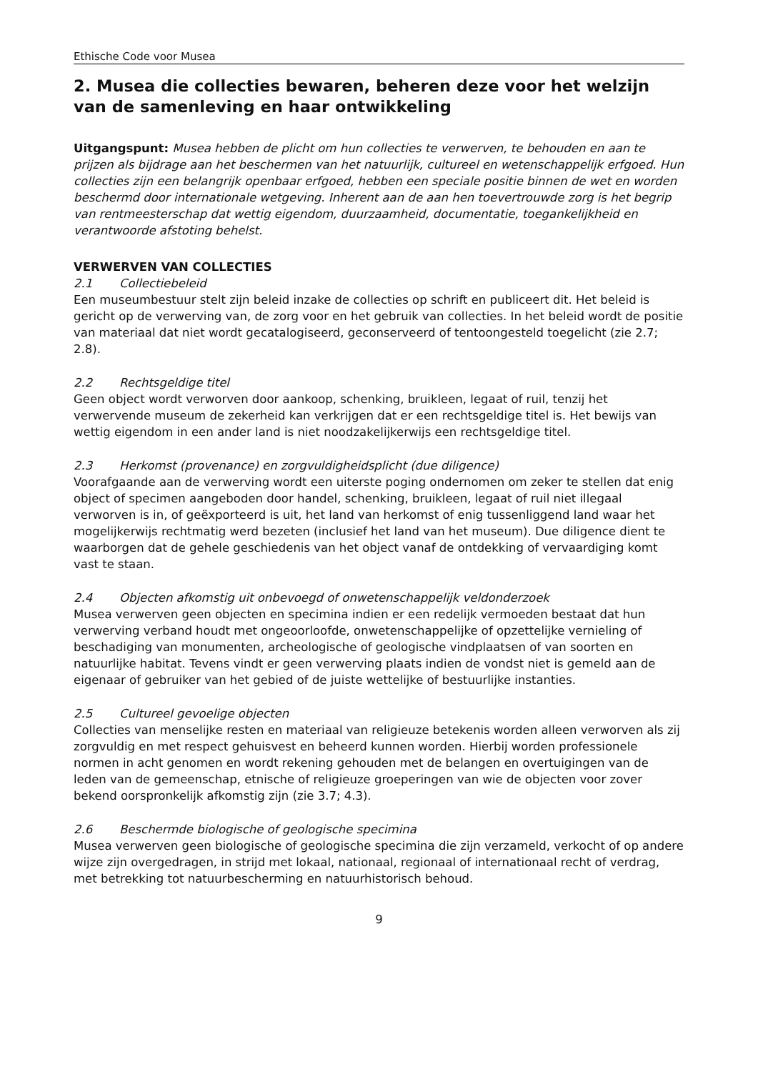Ethische Code voor Musea
2. Musea die collecties bewaren, beheren deze voor het welzijn van de samenleving en haar ontwikkeling
Uitgangspunt: Musea hebben de plicht om hun collecties te verwerven, te behouden en aan te prijzen als bijdrage aan het beschermen van het natuurlijk, cultureel en wetenschappelijk erfgoed. Hun collecties zijn een belangrijk openbaar erfgoed, hebben een speciale positie binnen de wet en worden beschermd door internationale wetgeving. Inherent aan de aan hen toevertrouwde zorg is het begrip van rentmeesterschap dat wettig eigendom, duurzaamheid, documentatie, toegankelijkheid en verantwoorde afstoting behelst.
VERWERVEN VAN COLLECTIES
2.1 Collectiebeleid
Een museumbestuur stelt zijn beleid inzake de collecties op schrift en publiceert dit. Het beleid is gericht op de verwerving van, de zorg voor en het gebruik van collecties. In het beleid wordt de positie van materiaal dat niet wordt gecatalogiseerd, geconserveerd of tentoongesteld toegelicht (zie 2.7; 2.8).
2.2 Rechtsgeldige titel
Geen object wordt verworven door aankoop, schenking, bruikleen, legaat of ruil, tenzij het verwervende museum de zekerheid kan verkrijgen dat er een rechtsgeldige titel is. Het bewijs van wettig eigendom in een ander land is niet noodzakelijkerwijs een rechtsgeldige titel.
2.3 Herkomst (provenance) en zorgvuldigheidsplicht (due diligence)
Voorafgaande aan de verwerving wordt een uiterste poging ondernomen om zeker te stellen dat enig object of specimen aangeboden door handel, schenking, bruikleen, legaat of ruil niet illegaal verworven is in, of geëxporteerd is uit, het land van herkomst of enig tussenliggend land waar het mogelijkerwijs rechtmatig werd bezeten (inclusief het land van het museum). Due diligence dient te waarborgen dat de gehele geschiedenis van het object vanaf de ontdekking of vervaardiging komt vast te staan.
2.4 Objecten afkomstig uit onbevoegd of onwetenschappelijk veldonderzoek
Musea verwerven geen objecten en specimina indien er een redelijk vermoeden bestaat dat hun verwerving verband houdt met ongeoorloofde, onwetenschappelijke of opzettelijke vernieling of beschadiging van monumenten, archeologische of geologische vindplaatsen of van soorten en natuurlijke habitat. Tevens vindt er geen verwerving plaats indien de vondst niet is gemeld aan de eigenaar of gebruiker van het gebied of de juiste wettelijke of bestuurlijke instanties.
2.5 Cultureel gevoelige objecten
Collecties van menselijke resten en materiaal van religieuze betekenis worden alleen verworven als zij zorgvuldig en met respect gehuisvest en beheerd kunnen worden. Hierbij worden professionele normen in acht genomen en wordt rekening gehouden met de belangen en overtuigingen van de leden van de gemeenschap, etnische of religieuze groeperingen van wie de objecten voor zover bekend oorspronkelijk afkomstig zijn (zie 3.7; 4.3).
2.6 Beschermde biologische of geologische specimina
Musea verwerven geen biologische of geologische specimina die zijn verzameld, verkocht of op andere wijze zijn overgedragen, in strijd met lokaal, nationaal, regionaal of internationaal recht of verdrag, met betrekking tot natuurbescherming en natuurhistorisch behoud.
9